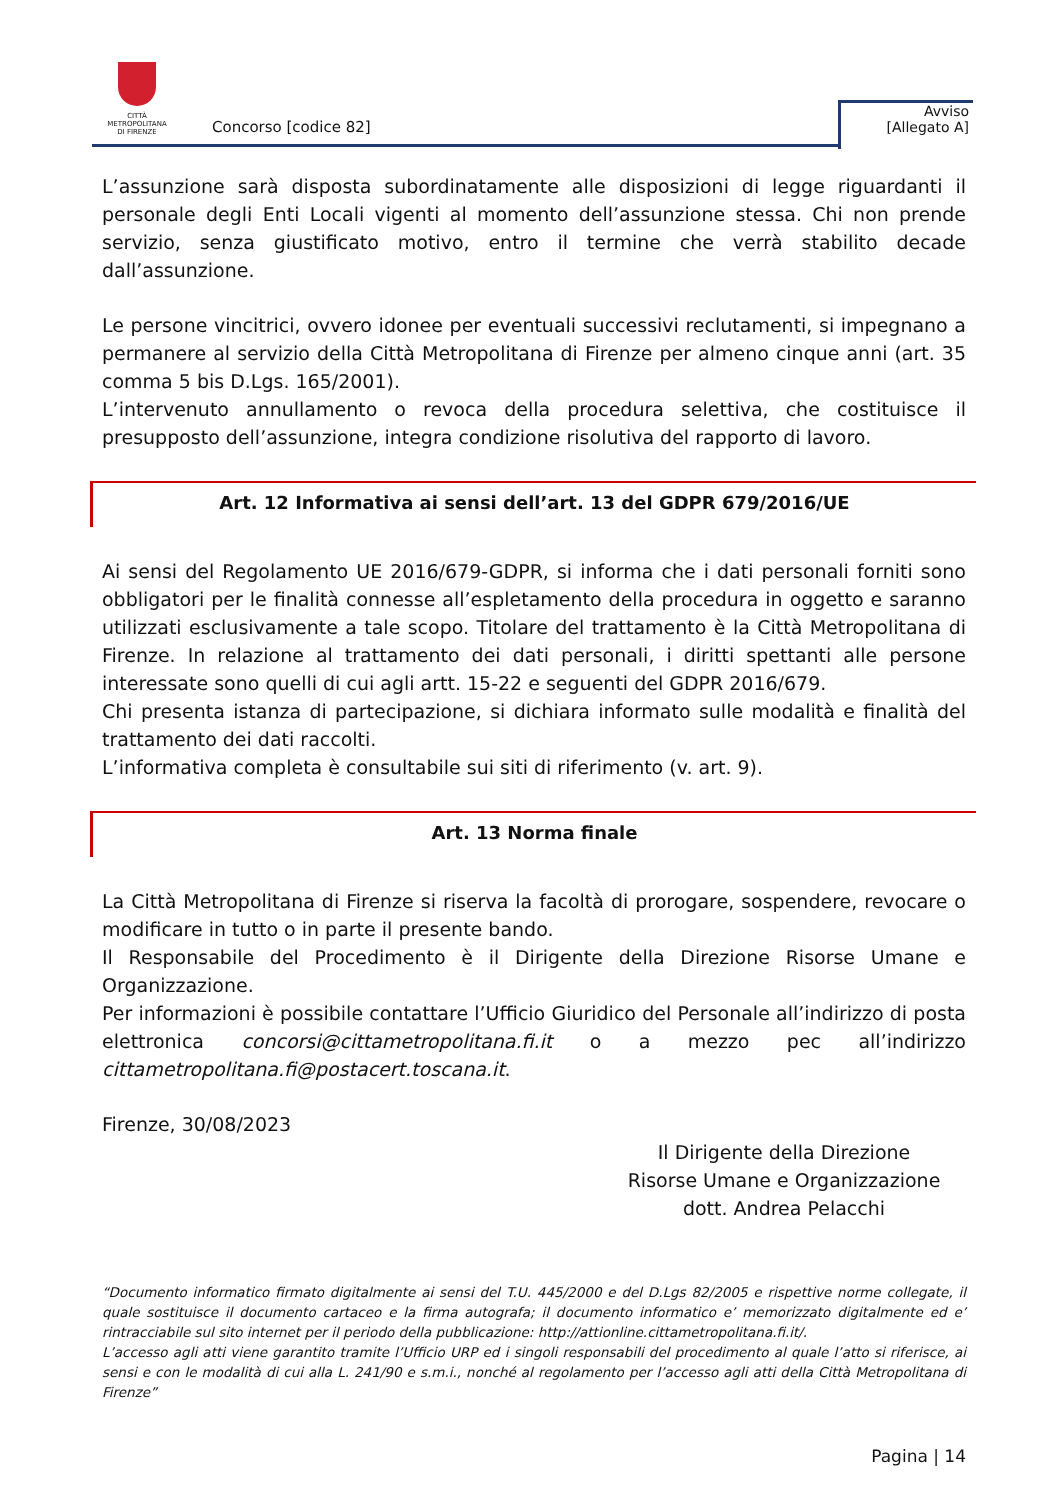CITTÀ METROPOLITANA
DI FIRENZE
Concorso [codice 82]
Avviso
[Allegato A]
L’assunzione sarà disposta subordinatamente alle disposizioni di legge riguardanti il personale degli Enti Locali vigenti al momento dell’assunzione stessa. Chi non prende servizio, senza giustificato motivo, entro il termine che verrà stabilito decade dall’assunzione.
Le persone vincitrici, ovvero idonee per eventuali successivi reclutamenti, si impegnano a permanere al servizio della Città Metropolitana di Firenze per almeno cinque anni (art. 35 comma 5 bis D.Lgs. 165/2001).
L’intervenuto annullamento o revoca della procedura selettiva, che costituisce il presupposto dell’assunzione, integra condizione risolutiva del rapporto di lavoro.
Art. 12 Informativa ai sensi dell’art. 13 del GDPR 679/2016/UE
Ai sensi del Regolamento UE 2016/679-GDPR, si informa che i dati personali forniti sono obbligatori per le finalità connesse all’espletamento della procedura in oggetto e saranno utilizzati esclusivamente a tale scopo. Titolare del trattamento è la Città Metropolitana di Firenze. In relazione al trattamento dei dati personali, i diritti spettanti alle persone interessate sono quelli di cui agli artt. 15-22 e seguenti del GDPR 2016/679.
Chi presenta istanza di partecipazione, si dichiara informato sulle modalità e finalità del trattamento dei dati raccolti.
L’informativa completa è consultabile sui siti di riferimento (v. art. 9).
Art. 13 Norma finale
La Città Metropolitana di Firenze si riserva la facoltà di prorogare, sospendere, revocare o modificare in tutto o in parte il presente bando.
Il Responsabile del Procedimento è il Dirigente della Direzione Risorse Umane e Organizzazione.
Per informazioni è possibile contattare l’Ufficio Giuridico del Personale all’indirizzo di posta elettronica concorsi@cittametropolitana.fi.it o a mezzo pec all’indirizzo cittametropolitana.fi@postacert.toscana.it.
Firenze, 30/08/2023
Il Dirigente della Direzione
Risorse Umane e Organizzazione
dott. Andrea Pelacchi
“Documento informatico firmato digitalmente ai sensi del T.U. 445/2000 e del D.Lgs 82/2005 e rispettive norme collegate, il quale sostituisce il documento cartaceo e la firma autografa; il documento informatico e’ memorizzato digitalmente ed e’ rintracciabile sul sito internet per il periodo della pubblicazione: http://attionline.cittametropolitana.fi.it/.
L’accesso agli atti viene garantito tramite l’Ufficio URP ed i singoli responsabili del procedimento al quale l’atto si riferisce, ai sensi e con le modalità di cui alla L. 241/90 e s.m.i., nonché al regolamento per l’accesso agli atti della Città Metropolitana di Firenze”
Pagina | 14